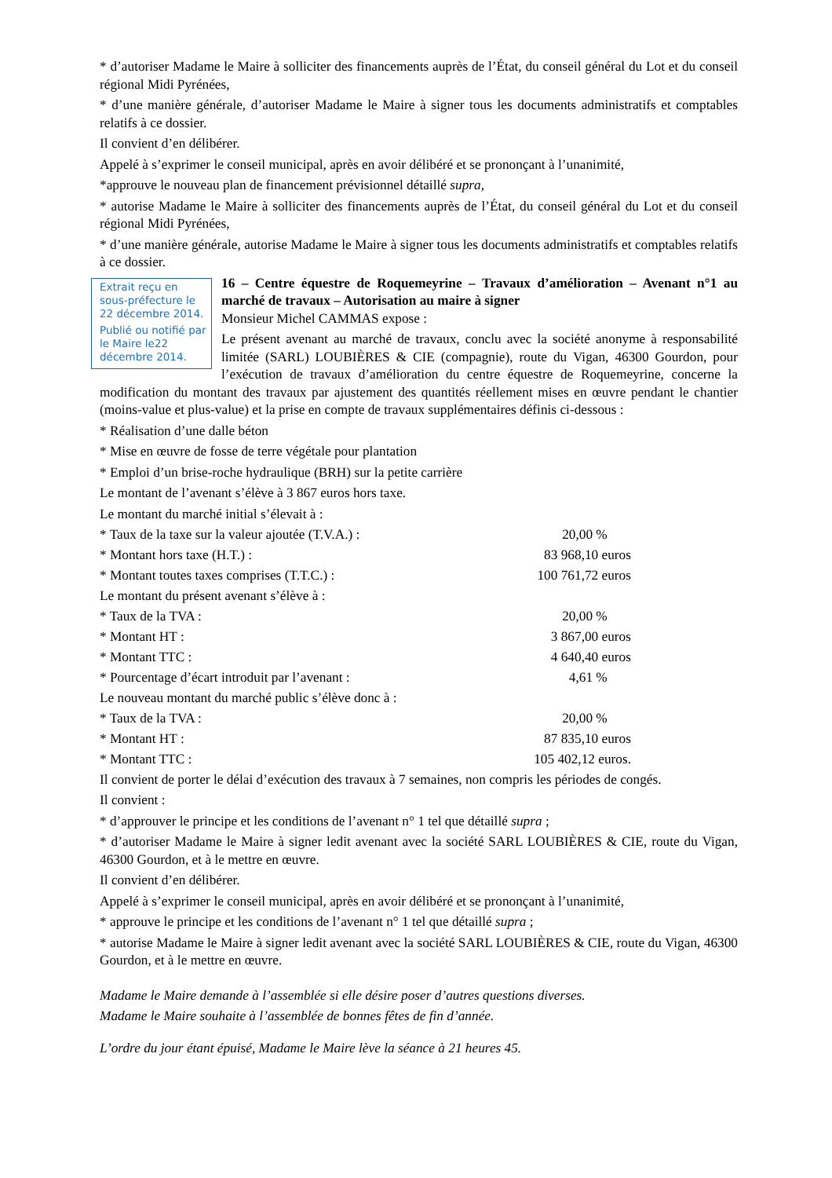* d’autoriser Madame le Maire à solliciter des financements auprès de l’État, du conseil général du Lot et du conseil régional Midi Pyrénées,
* d’une manière générale, d’autoriser Madame le Maire à signer tous les documents administratifs et comptables relatifs à ce dossier.
Il convient d’en délibérer.
Appelé à s’exprimer le conseil municipal, après en avoir délibéré et se prononçant à l’unanimité,
*approuve le nouveau plan de financement prévisionnel détaillé supra,
* autorise Madame le Maire à solliciter des financements auprès de l’État, du conseil général du Lot et du conseil régional Midi Pyrénées,
* d’une manière générale, autorise Madame le Maire à signer tous les documents administratifs et comptables relatifs à ce dossier.
Extrait reçu en sous-préfecture le 22 décembre 2014.
Publié ou notifié par le Maire le22 décembre 2014.
16 – Centre équestre de Roquemeyrine – Travaux d’amélioration – Avenant n°1 au marché de travaux – Autorisation au maire à signer
Monsieur Michel CAMMAS expose :
Le présent avenant au marché de travaux, conclu avec la société anonyme à responsabilité limitée (SARL) LOUBIÈRES & CIE (compagnie), route du Vigan, 46300 Gourdon, pour l’exécution de travaux d’amélioration du centre équestre de Roquemeyrine, concerne la modification du montant des travaux par ajustement des quantités réellement mises en œuvre pendant le chantier (moins-value et plus-value) et la prise en compte de travaux supplémentaires définis ci-dessous :
* Réalisation d’une dalle béton
* Mise en œuvre de fosse de terre végétale pour plantation
* Emploi d’un brise-roche hydraulique (BRH) sur la petite carrière
Le montant de l’avenant s’élève à 3 867 euros hors taxe.
| Le montant du marché initial s’élevait à : | |
| * Taux de la taxe sur la valeur ajoutée (T.V.A.) : | 20,00 % |
| * Montant hors taxe (H.T.) : | 83 968,10 euros |
| * Montant toutes taxes comprises (T.T.C.) : | 100 761,72 euros |
| Le montant du présent avenant s’élève à : | |
| * Taux de la TVA : | 20,00 % |
| * Montant HT : | 3 867,00 euros |
| * Montant TTC : | 4 640,40 euros |
| * Pourcentage d’écart introduit par l’avenant : | 4,61 % |
| Le nouveau montant du marché public s’élève donc à : | |
| * Taux de la TVA : | 20,00 % |
| * Montant HT : | 87 835,10 euros |
| * Montant TTC : | 105 402,12 euros. |
Il convient de porter le délai d’exécution des travaux à 7 semaines, non compris les périodes de congés.
Il convient :
* d’approuver le principe et les conditions de l’avenant n° 1 tel que détaillé supra ;
* d’autoriser Madame le Maire à signer ledit avenant avec la société SARL LOUBIÈRES & CIE, route du Vigan, 46300 Gourdon, et à le mettre en œuvre.
Il convient d’en délibérer.
Appelé à s’exprimer le conseil municipal, après en avoir délibéré et se prononçant à l’unanimité,
* approuve le principe et les conditions de l’avenant n° 1 tel que détaillé supra ;
* autorise Madame le Maire à signer ledit avenant avec la société SARL LOUBIÈRES & CIE, route du Vigan, 46300 Gourdon, et à le mettre en œuvre.
Madame le Maire demande à l’assemblée si elle désire poser d’autres questions diverses.
Madame le Maire souhaite à l’assemblée de bonnes fêtes de fin d’année.
L’ordre du jour étant épuisé, Madame le Maire lève la séance à 21 heures 45.